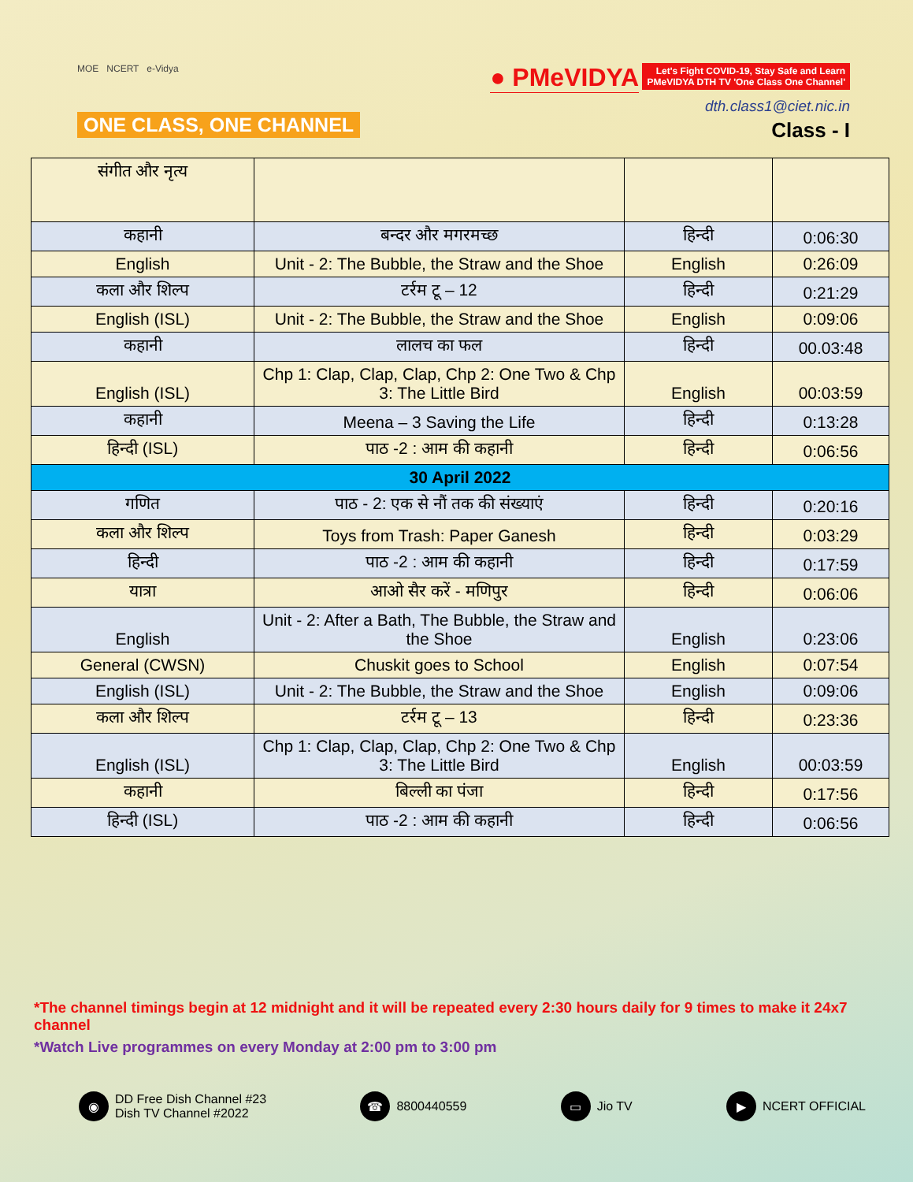MOE NCERT e-Vidya
ONE CLASS, ONE CHANNEL
● PMeVIDYA Let's Fight COVID-19, Stay Safe and Learn
PMeVIDYA DTH TV 'One Class One Channel'
dth.class1@ciet.nic.in
Class - I
| संगीत और नृत्य | | | |
| कहानी | बन्दर और मगरमच्छ | हिन्दी | 0:06:30 |
| English | Unit - 2: The Bubble, the Straw and the Shoe | English | 0:26:09 |
| कला और शिल्प | टर्रम टू – 12 | हिन्दी | 0:21:29 |
| English (ISL) | Unit - 2: The Bubble, the Straw and the Shoe | English | 0:09:06 |
| कहानी | लालच का फल | हिन्दी | 00.03:48 |
| English (ISL) | Chp 1: Clap, Clap, Clap, Chp 2: One Two & Chp 3: The Little Bird | English | 00:03:59 |
| कहानी | Meena – 3 Saving the Life | हिन्दी | 0:13:28 |
| हिन्दी (ISL) | पाठ -2 : आम की कहानी | हिन्दी | 0:06:56 |
| 30 April 2022 | | | |
| गणित | पाठ - 2: एक से नौं तक की संख्याएं | हिन्दी | 0:20:16 |
| कला और शिल्प | Toys from Trash: Paper Ganesh | हिन्दी | 0:03:29 |
| हिन्दी | पाठ -2 : आम की कहानी | हिन्दी | 0:17:59 |
| यात्रा | आओ सैर करें - मणिपुर | हिन्दी | 0:06:06 |
| English | Unit - 2: After a Bath, The Bubble, the Straw and the Shoe | English | 0:23:06 |
| General (CWSN) | Chuskit goes to School | English | 0:07:54 |
| English (ISL) | Unit - 2: The Bubble, the Straw and the Shoe | English | 0:09:06 |
| कला और शिल्प | टर्रम टू – 13 | हिन्दी | 0:23:36 |
| English (ISL) | Chp 1: Clap, Clap, Clap, Chp 2: One Two & Chp 3: The Little Bird | English | 00:03:59 |
| कहानी | बिल्ली का पंजा | हिन्दी | 0:17:56 |
| हिन्दी (ISL) | पाठ -2 : आम की कहानी | हिन्दी | 0:06:56 |
*The channel timings begin at 12 midnight and it will be repeated every 2:30 hours daily for 9 times to make it 24x7 channel
*Watch Live programmes on every Monday at 2:00 pm to 3:00 pm
◉ DD Free Dish Channel #23
Dish TV Channel #2022
☎ 8800440559
▭ Jio TV
▶ NCERT OFFICIAL